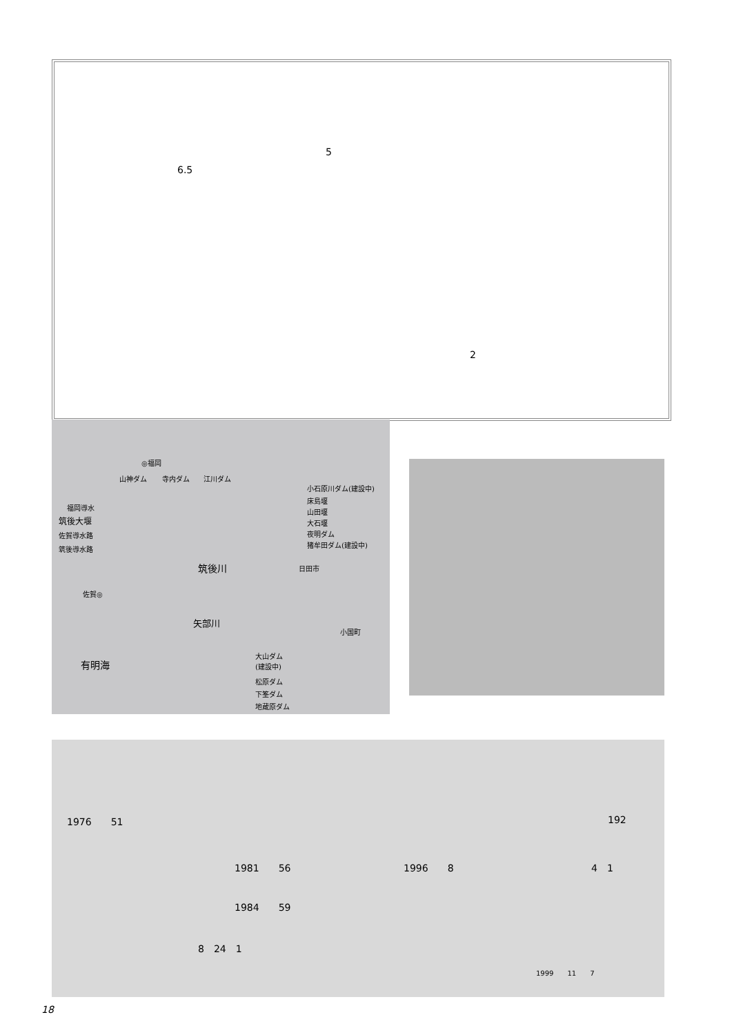5
6.5
2
◎福岡
山神ダム 寺内ダム 江川ダム
小石原川ダム(建設中)
床島堰
山田堰
大石堰
夜明ダム
猪牟田ダム(建設中)
福岡導水
筑後大堰
佐賀導水路
筑後導水路
筑後川 日田市
佐賀◎
矢部川
小国町
有明海
大山ダム
(建設中)
松原ダム
下筌ダム
地蔵原ダム
1976　　51 192
1981　　56 1996　　8 4　1
1984　　59
8　24　1
1999　　11　　7
18